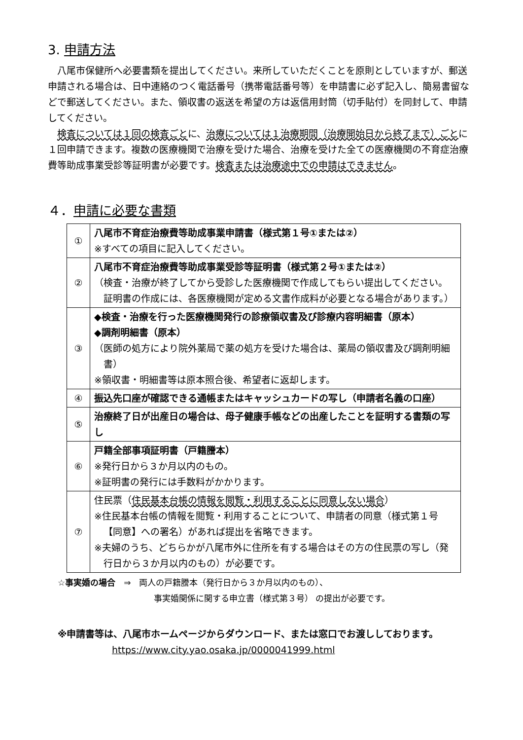3. 申請方法
八尾市保健所へ必要書類を提出してください。来所していただくことを原則としていますが、郵送申請される場合は、日中連絡のつく電話番号（携帯電話番号等）を申請書に必ず記入し、簡易書留などで郵送してください。また、領収書の返送を希望の方は返信用封筒（切手貼付）を同封して、申請してください。
検査については１回の検査ごとに、治療については１治療期間（治療開始日から終了まで）ごとに１回申請できます。複数の医療機関で治療を受けた場合、治療を受けた全ての医療機関の不育症治療費等助成事業受診等証明書が必要です。検査または治療途中での申請はできません。
４．申請に必要な書類
| ① | 八尾市不育症治療費等助成事業申請書（様式第１号①または②） ※すべての項目に記入してください。 |
| ② | 八尾市不育症治療費等助成事業受診等証明書（様式第２号①または②） （検査・治療が終了してから受診した医療機関で作成してもらい提出してください。証明書の作成には、各医療機関が定める文書作成料が必要となる場合があります。） |
| ③ | ◆検査・治療を行った医療機関発行の診療領収書及び診療内容明細書（原本） ◆調剤明細書（原本） （医師の処方により院外薬局で薬の処方を受けた場合は、薬局の領収書及び調剤明細書） ※領収書・明細書等は原本照合後、希望者に返却します。 |
| ④ | 振込先口座が確認できる通帳またはキャッシュカードの写し（申請者名義の口座） |
| ⑤ | 治療終了日が出産日の場合は、母子健康手帳などの出産したことを証明する書類の写し |
| ⑥ | 戸籍全部事項証明書（戸籍謄本） ※発行日から３か月以内のもの。 ※証明書の発行には手数料がかかります。 |
| ⑦ | 住民票（ 住民基本台帳の情報を閲覧・利用することに同意しない場合 ） ※住民基本台帳の情報を閲覧・利用することについて、申請者の同意（様式第１号【同意】への署名）があれば提出を省略できます。 ※夫婦のうち、どちらかが八尾市外に住所を有する場合はその方の住民票の写し（発行日から３か月以内のもの）が必要です。 |
☆事実婚の場合　⇒　両人の戸籍謄本（発行日から３か月以内のもの）、
事実婚関係に関する申立書（様式第３号） の提出が必要です。
※申請書等は、八尾市ホームページからダウンロード、または窓口でお渡ししております。
https://www.city.yao.osaka.jp/0000041999.html